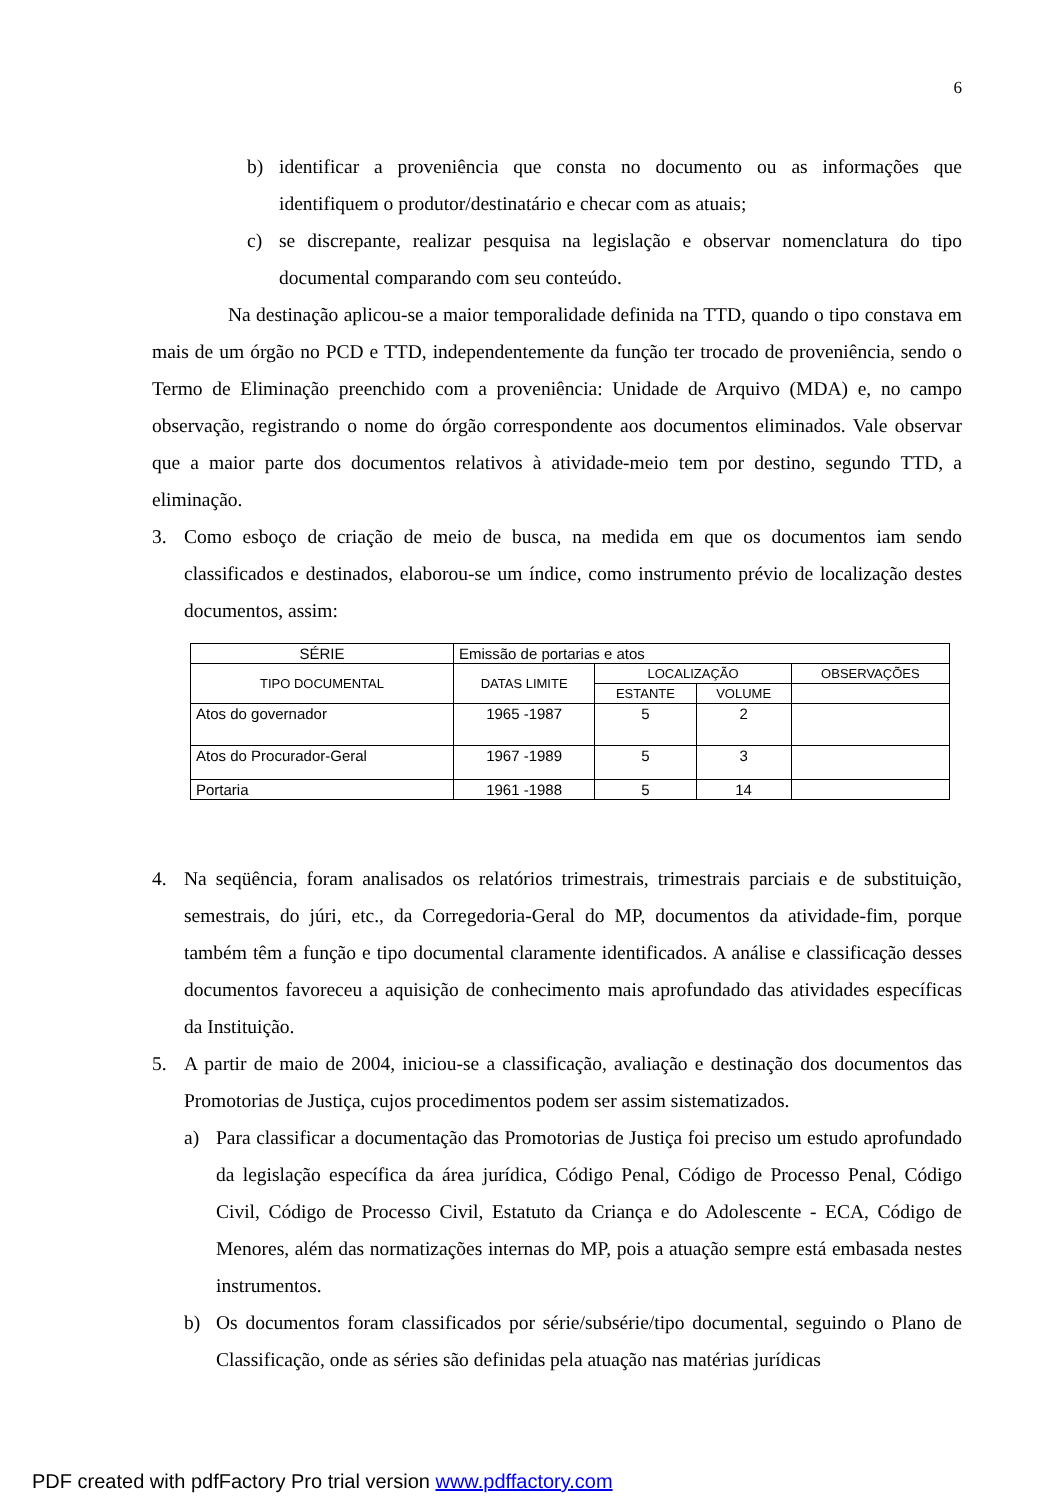6
b) identificar a proveniência que consta no documento ou as informações que identifiquem o produtor/destinatário e checar com as atuais;
c) se discrepante, realizar pesquisa na legislação e observar nomenclatura do tipo documental comparando com seu conteúdo.
Na destinação aplicou-se a maior temporalidade definida na TTD, quando o tipo constava em mais de um órgão no PCD e TTD, independentemente da função ter trocado de proveniência, sendo o Termo de Eliminação preenchido com a proveniência: Unidade de Arquivo (MDA) e, no campo observação, registrando o nome do órgão correspondente aos documentos eliminados. Vale observar que a maior parte dos documentos relativos à atividade-meio tem por destino, segundo TTD, a eliminação.
3. Como esboço de criação de meio de busca, na medida em que os documentos iam sendo classificados e destinados, elaborou-se um índice, como instrumento prévio de localização destes documentos, assim:
| SÉRIE | Emissão de portarias e atos | | | |
| TIPO DOCUMENTAL | DATAS LIMITE | LOCALIZAÇÃO | | OBSERVAÇÕES |
| | | ESTANTE | VOLUME | |
| Atos do governador | 1965 -1987 | 5 | 2 | |
| Atos do Procurador-Geral | 1967 -1989 | 5 | 3 | |
| Portaria | 1961 -1988 | 5 | 14 | |
4. Na seqüência, foram analisados os relatórios trimestrais, trimestrais parciais e de substituição, semestrais, do júri, etc., da Corregedoria-Geral do MP, documentos da atividade-fim, porque também têm a função e tipo documental claramente identificados. A análise e classificação desses documentos favoreceu a aquisição de conhecimento mais aprofundado das atividades específicas da Instituição.
5. A partir de maio de 2004, iniciou-se a classificação, avaliação e destinação dos documentos das Promotorias de Justiça, cujos procedimentos podem ser assim sistematizados.
a) Para classificar a documentação das Promotorias de Justiça foi preciso um estudo aprofundado da legislação específica da área jurídica, Código Penal, Código de Processo Penal, Código Civil, Código de Processo Civil, Estatuto da Criança e do Adolescente - ECA, Código de Menores, além das normatizações internas do MP, pois a atuação sempre está embasada nestes instrumentos.
b) Os documentos foram classificados por série/subsérie/tipo documental, seguindo o Plano de Classificação, onde as séries são definidas pela atuação nas matérias jurídicas
PDF created with pdfFactory Pro trial version www.pdffactory.com